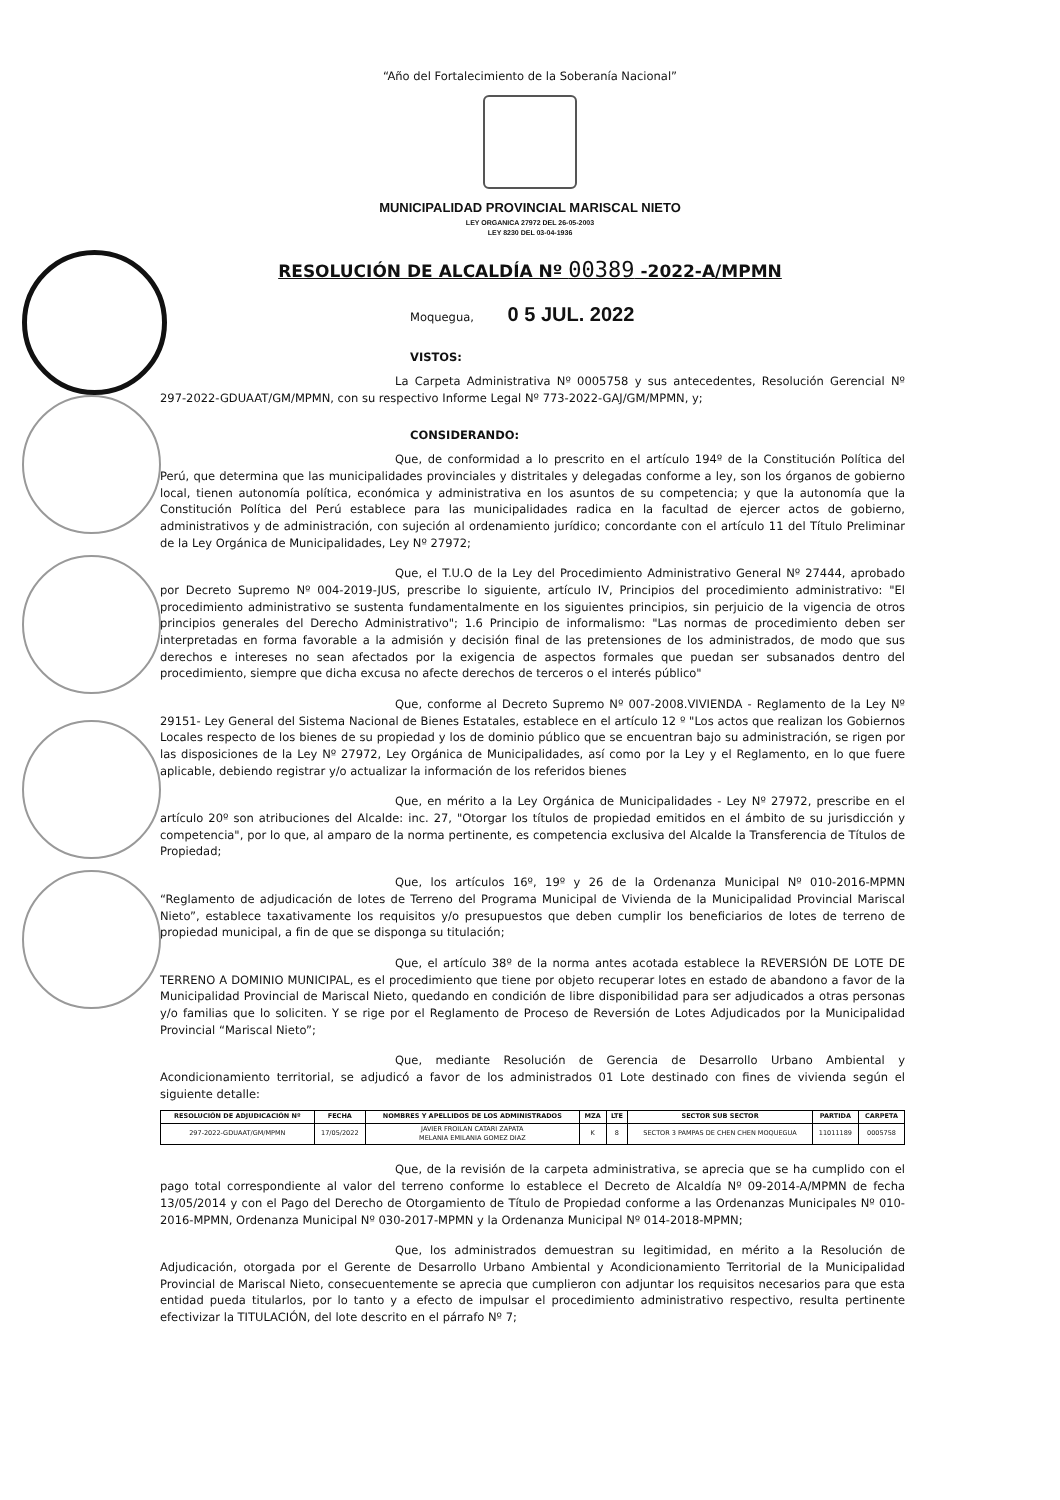“Año del Fortalecimiento de la Soberanía Nacional”
MUNICIPALIDAD PROVINCIAL MARISCAL NIETO
LEY ORGANICA 27972 DEL 26-05-2003
LEY 8230 DEL 03-04-1936
RESOLUCIÓN DE ALCALDÍA Nº 00389 -2022-A/MPMN
Moquegua, 0 5 JUL. 2022
VISTOS:
La Carpeta Administrativa Nº 0005758 y sus antecedentes, Resolución Gerencial Nº 297-2022-GDUAAT/GM/MPMN, con su respectivo Informe Legal Nº 773-2022-GAJ/GM/MPMN, y;
CONSIDERANDO:
Que, de conformidad a lo prescrito en el artículo 194º de la Constitución Política del Perú, que determina que las municipalidades provinciales y distritales y delegadas conforme a ley, son los órganos de gobierno local, tienen autonomía política, económica y administrativa en los asuntos de su competencia; y que la autonomía que la Constitución Política del Perú establece para las municipalidades radica en la facultad de ejercer actos de gobierno, administrativos y de administración, con sujeción al ordenamiento jurídico; concordante con el artículo 11 del Título Preliminar de la Ley Orgánica de Municipalidades, Ley Nº 27972;
Que, el T.U.O de la Ley del Procedimiento Administrativo General Nº 27444, aprobado por Decreto Supremo Nº 004-2019-JUS, prescribe lo siguiente, artículo IV, Principios del procedimiento administrativo: "El procedimiento administrativo se sustenta fundamentalmente en los siguientes principios, sin perjuicio de la vigencia de otros principios generales del Derecho Administrativo"; 1.6 Principio de informalismo: "Las normas de procedimiento deben ser interpretadas en forma favorable a la admisión y decisión final de las pretensiones de los administrados, de modo que sus derechos e intereses no sean afectados por la exigencia de aspectos formales que puedan ser subsanados dentro del procedimiento, siempre que dicha excusa no afecte derechos de terceros o el interés público"
Que, conforme al Decreto Supremo Nº 007-2008.VIVIENDA - Reglamento de la Ley Nº 29151- Ley General del Sistema Nacional de Bienes Estatales, establece en el artículo 12 º "Los actos que realizan los Gobiernos Locales respecto de los bienes de su propiedad y los de dominio público que se encuentran bajo su administración, se rigen por las disposiciones de la Ley Nº 27972, Ley Orgánica de Municipalidades, así como por la Ley y el Reglamento, en lo que fuere aplicable, debiendo registrar y/o actualizar la información de los referidos bienes
Que, en mérito a la Ley Orgánica de Municipalidades - Ley Nº 27972, prescribe en el artículo 20º son atribuciones del Alcalde: inc. 27, "Otorgar los títulos de propiedad emitidos en el ámbito de su jurisdicción y competencia", por lo que, al amparo de la norma pertinente, es competencia exclusiva del Alcalde la Transferencia de Títulos de Propiedad;
Que, los artículos 16º, 19º y 26 de la Ordenanza Municipal Nº 010-2016-MPMN “Reglamento de adjudicación de lotes de Terreno del Programa Municipal de Vivienda de la Municipalidad Provincial Mariscal Nieto”, establece taxativamente los requisitos y/o presupuestos que deben cumplir los beneficiarios de lotes de terreno de propiedad municipal, a fin de que se disponga su titulación;
Que, el artículo 38º de la norma antes acotada establece la REVERSIÓN DE LOTE DE TERRENO A DOMINIO MUNICIPAL, es el procedimiento que tiene por objeto recuperar lotes en estado de abandono a favor de la Municipalidad Provincial de Mariscal Nieto, quedando en condición de libre disponibilidad para ser adjudicados a otras personas y/o familias que lo soliciten. Y se rige por el Reglamento de Proceso de Reversión de Lotes Adjudicados por la Municipalidad Provincial “Mariscal Nieto”;
Que, mediante Resolución de Gerencia de Desarrollo Urbano Ambiental y Acondicionamiento territorial, se adjudicó a favor de los administrados 01 Lote destinado con fines de vivienda según el siguiente detalle:
| RESOLUCIÓN DE ADJUDICACIÓN Nº | FECHA | NOMBRES Y APELLIDOS DE LOS ADMINISTRADOS | MZA | LTE | SECTOR SUB SECTOR | PARTIDA | CARPETA |
| --- | --- | --- | --- | --- | --- | --- | --- |
| 297-2022-GDUAAT/GM/MPMN | 17/05/2022 | JAVIER FROILAN CATARI ZAPATA MELANIA EMILANIA GOMEZ DIAZ | K | 8 | SECTOR 3 PAMPAS DE CHEN CHEN MOQUEGUA | 11011189 | 0005758 |
Que, de la revisión de la carpeta administrativa, se aprecia que se ha cumplido con el pago total correspondiente al valor del terreno conforme lo establece el Decreto de Alcaldía Nº 09-2014-A/MPMN de fecha 13/05/2014 y con el Pago del Derecho de Otorgamiento de Título de Propiedad conforme a las Ordenanzas Municipales Nº 010-2016-MPMN, Ordenanza Municipal Nº 030-2017-MPMN y la Ordenanza Municipal Nº 014-2018-MPMN;
Que, los administrados demuestran su legitimidad, en mérito a la Resolución de Adjudicación, otorgada por el Gerente de Desarrollo Urbano Ambiental y Acondicionamiento Territorial de la Municipalidad Provincial de Mariscal Nieto, consecuentemente se aprecia que cumplieron con adjuntar los requisitos necesarios para que esta entidad pueda titularlos, por lo tanto y a efecto de impulsar el procedimiento administrativo respectivo, resulta pertinente efectivizar la TITULACIÓN, del lote descrito en el párrafo Nº 7;